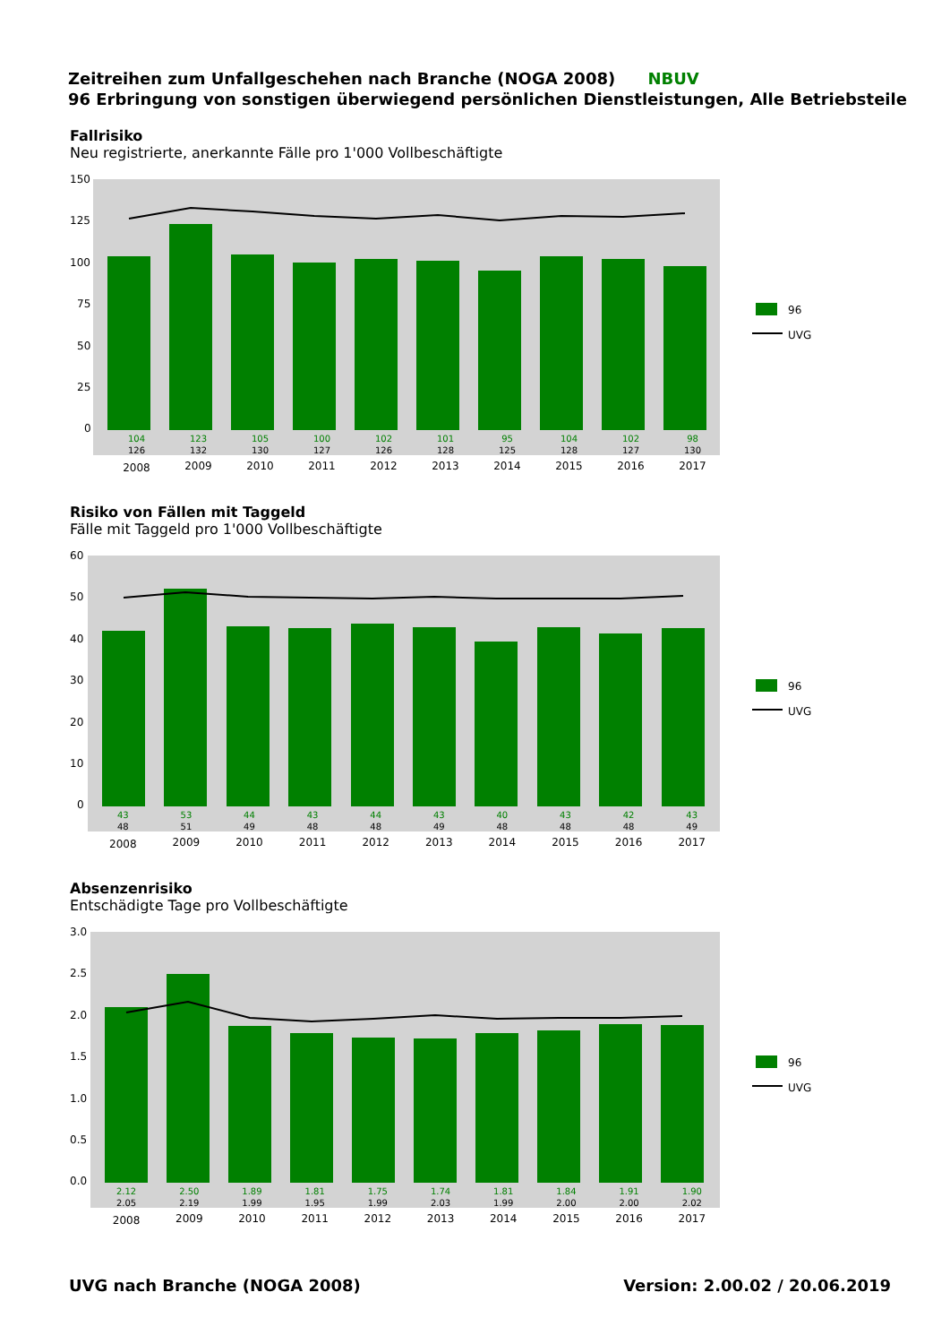Zeitreihen zum Unfallgeschehen nach Branche (NOGA 2008) NBUV
96 Erbringung von sonstigen überwiegend persönlichen Dienstleistungen, Alle Betriebsteile
Fallrisiko
Neu registrierte, anerkannte Fälle pro 1'000 Vollbeschäftigte
96
UVG
150
125
100
75
50
25
0
| 104 | 123 | 105 | 100 | 102 | 101 | 95 | 104 | 102 | 98 |
| 126 | 132 | 130 | 127 | 126 | 128 | 125 | 128 | 127 | 130 |
| 2008 | 2009 | 2010 | 2011 | 2012 | 2013 | 2014 | 2015 | 2016 | 2017 |
Risiko von Fällen mit Taggeld
Fälle mit Taggeld pro 1'000 Vollbeschäftigte
96
UVG
60
50
40
30
20
10
0
| 43 | 53 | 44 | 43 | 44 | 43 | 40 | 43 | 42 | 43 |
| 48 | 51 | 49 | 48 | 48 | 49 | 48 | 48 | 48 | 49 |
| 2008 | 2009 | 2010 | 2011 | 2012 | 2013 | 2014 | 2015 | 2016 | 2017 |
Absenzenrisiko
Entschädigte Tage pro Vollbeschäftigte
96
UVG
3.0
2.5
2.0
1.5
1.0
0.5
0.0
| 2.12 | 2.50 | 1.89 | 1.81 | 1.75 | 1.74 | 1.81 | 1.84 | 1.91 | 1.90 |
| 2.05 | 2.19 | 1.99 | 1.95 | 1.99 | 2.03 | 1.99 | 2.00 | 2.00 | 2.02 |
| 2008 | 2009 | 2010 | 2011 | 2012 | 2013 | 2014 | 2015 | 2016 | 2017 |
UVG nach Branche (NOGA 2008) Version: 2.00.02 / 20.06.2019